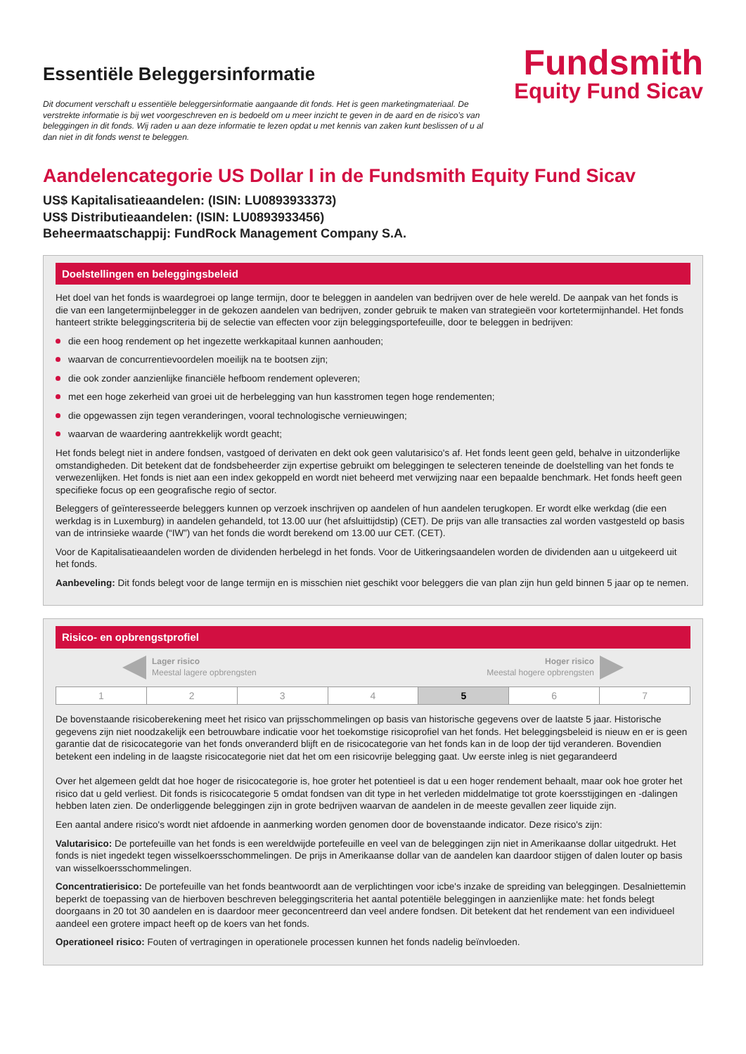Essentiële Beleggersinformatie
Dit document verschaft u essentiële beleggersinformatie aangaande dit fonds. Het is geen marketingmateriaal. De verstrekte informatie is bij wet voorgeschreven en is bedoeld om u meer inzicht te geven in de aard en de risico’s van beleggingen in dit fonds. Wij raden u aan deze informatie te lezen opdat u met kennis van zaken kunt beslissen of u al dan niet in dit fonds wenst te beleggen.
Fundsmith
Equity Fund Sicav
Aandelencategorie US Dollar I in de Fundsmith Equity Fund Sicav
US$ Kapitalisatieaandelen: (ISIN: LU0893933373)
US$ Distributieaandelen: (ISIN: LU0893933456)
Beheermaatschappij: FundRock Management Company S.A.
Doelstellingen en beleggingsbeleid
Het doel van het fonds is waardegroei op lange termijn, door te beleggen in aandelen van bedrijven over de hele wereld. De aanpak van het fonds is die van een langetermijnbelegger in de gekozen aandelen van bedrijven, zonder gebruik te maken van strategieën voor kortetermijnhandel. Het fonds hanteert strikte beleggingscriteria bij de selectie van effecten voor zijn beleggingsportefeuille, door te beleggen in bedrijven:
die een hoog rendement op het ingezette werkkapitaal kunnen aanhouden;
waarvan de concurrentievoordelen moeilijk na te bootsen zijn;
die ook zonder aanzienlijke financiële hefboom rendement opleveren;
met een hoge zekerheid van groei uit de herbelegging van hun kasstromen tegen hoge rendementen;
die opgewassen zijn tegen veranderingen, vooral technologische vernieuwingen;
waarvan de waardering aantrekkelijk wordt geacht;
Het fonds belegt niet in andere fondsen, vastgoed of derivaten en dekt ook geen valutarisico's af. Het fonds leent geen geld, behalve in uitzonderlijke omstandigheden. Dit betekent dat de fondsbeheerder zijn expertise gebruikt om beleggingen te selecteren teneinde de doelstelling van het fonds te verwezenlijken. Het fonds is niet aan een index gekoppeld en wordt niet beheerd met verwijzing naar een bepaalde benchmark. Het fonds heeft geen specifieke focus op een geografische regio of sector.
Beleggers of geïnteresseerde beleggers kunnen op verzoek inschrijven op aandelen of hun aandelen terugkopen. Er wordt elke werkdag (die een werkdag is in Luxemburg) in aandelen gehandeld, tot 13.00 uur (het afsluittijdstip) (CET). De prijs van alle transacties zal worden vastgesteld op basis van de intrinsieke waarde (“IW”) van het fonds die wordt berekend om 13.00 uur CET. (CET).
Voor de Kapitalisatieaandelen worden de dividenden herbelegd in het fonds. Voor de Uitkeringsaandelen worden de dividenden aan u uitgekeerd uit het fonds.
Aanbeveling: Dit fonds belegt voor de lange termijn en is misschien niet geschikt voor beleggers die van plan zijn hun geld binnen 5 jaar op te nemen.
Risico- en opbrengstprofiel
Lager risico
Meestal lagere opbrengsten
Hoger risico
Meestal hogere opbrengsten
| 1 | 2 | 3 | 4 | 5 | 6 | 7 |
De bovenstaande risicoberekening meet het risico van prijsschommelingen op basis van historische gegevens over de laatste 5 jaar. Historische gegevens zijn niet noodzakelijk een betrouwbare indicatie voor het toekomstige risicoprofiel van het fonds. Het beleggingsbeleid is nieuw en er is geen garantie dat de risicocategorie van het fonds onveranderd blijft en de risicocategorie van het fonds kan in de loop der tijd veranderen. Bovendien betekent een indeling in de laagste risicocategorie niet dat het om een risicovrije belegging gaat. Uw eerste inleg is niet gegarandeerd
Over het algemeen geldt dat hoe hoger de risicocategorie is, hoe groter het potentieel is dat u een hoger rendement behaalt, maar ook hoe groter het risico dat u geld verliest. Dit fonds is risicocategorie 5 omdat fondsen van dit type in het verleden middelmatige tot grote koersstijgingen en -dalingen hebben laten zien. De onderliggende beleggingen zijn in grote bedrijven waarvan de aandelen in de meeste gevallen zeer liquide zijn.
Een aantal andere risico's wordt niet afdoende in aanmerking worden genomen door de bovenstaande indicator. Deze risico's zijn:
Valutarisico: De portefeuille van het fonds is een wereldwijde portefeuille en veel van de beleggingen zijn niet in Amerikaanse dollar uitgedrukt. Het fonds is niet ingedekt tegen wisselkoersschommelingen. De prijs in Amerikaanse dollar van de aandelen kan daardoor stijgen of dalen louter op basis van wisselkoersschommelingen.
Concentratierisico: De portefeuille van het fonds beantwoordt aan de verplichtingen voor icbe's inzake de spreiding van beleggingen. Desalniettemin beperkt de toepassing van de hierboven beschreven beleggingscriteria het aantal potentiële beleggingen in aanzienlijke mate: het fonds belegt doorgaans in 20 tot 30 aandelen en is daardoor meer geconcentreerd dan veel andere fondsen. Dit betekent dat het rendement van een individueel aandeel een grotere impact heeft op de koers van het fonds.
Operationeel risico: Fouten of vertragingen in operationele processen kunnen het fonds nadelig beïnvloeden.